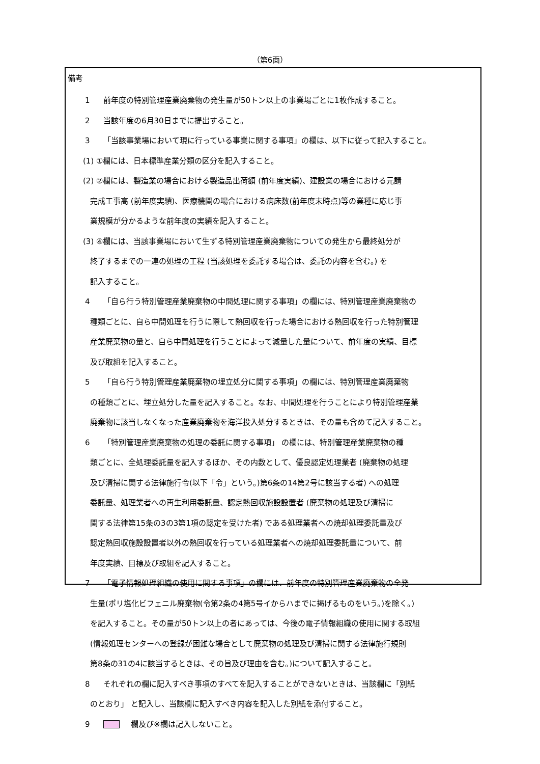（第6面）
備考
1 前年度の特別管理産業廃棄物の発生量が50トン以上の事業場ごとに1枚作成すること。
2 当該年度の6月30日までに提出すること。
3 「当該事業場において現に行っている事業に関する事項」の欄は、以下に従って記入すること。
(1) ①欄には、日本標準産業分類の区分を記入すること。
(2) ②欄には、製造業の場合における製造品出荷額 (前年度実績)、建設業の場合における元請
完成工事高 (前年度実績)、医療機関の場合における病床数(前年度末時点)等の業種に応じ事
業規模が分かるような前年度の実績を記入すること。
(3) ④欄には、当該事業場において生ずる特別管理産業廃棄物についての発生から最終処分が
終了するまでの一連の処理の工程 (当該処理を委託する場合は、委託の内容を含む。) を
記入すること。
4 「自ら行う特別管理産業廃棄物の中間処理に関する事項」の欄には、特別管理産業廃棄物の
種類ごとに、自ら中間処理を行うに際して熱回収を行った場合における熱回収を行った特別管理
産業廃棄物の量と、自ら中間処理を行うことによって減量した量について、前年度の実績、目標
及び取組を記入すること。
5 「自ら行う特別管理産業廃棄物の埋立処分に関する事項」の欄には、特別管理産業廃棄物
の種類ごとに、埋立処分した量を記入すること。なお、中間処理を行うことにより特別管理産業
廃棄物に該当しなくなった産業廃棄物を海洋投入処分するときは、その量も含めて記入すること。
6 「特別管理産業廃棄物の処理の委託に関する事項」 の欄には、特別管理産業廃棄物の種
類ごとに、全処理委託量を記入するほか、その内数として、優良認定処理業者 (廃棄物の処理
及び清掃に関する法律施行令(以下「令」という。)第6条の14第2号に該当する者) への処理
委託量、処理業者への再生利用委託量、認定熱回収施設設置者 (廃棄物の処理及び清掃に
関する法律第15条の3の3第1項の認定を受けた者) である処理業者への焼却処理委託量及び
認定熱回収施設設置者以外の熱回収を行っている処理業者への焼却処理委託量について、前
年度実績、目標及び取組を記入すること。
7 「電子情報処理組織の使用に関する事項」の欄には、前年度の特別管理産業廃棄物の全発
生量(ポリ塩化ビフェニル廃棄物(令第2条の4第5号イからハまでに掲げるものをいう。)を除く。)
を記入すること。その量が50トン以上の者にあっては、今後の電子情報組織の使用に関する取組
(情報処理センターへの登録が困難な場合として廃棄物の処理及び清掃に関する法律施行規則
第8条の31の4に該当するときは、その旨及び理由を含む。)について記入すること。
8 それぞれの欄に記入すべき事項のすべてを記入することができないときは、当該欄に「別紙
のとおり」 と記入し、当該欄に記入すべき内容を記入した別紙を添付すること。
9 欄及び※欄は記入しないこと。